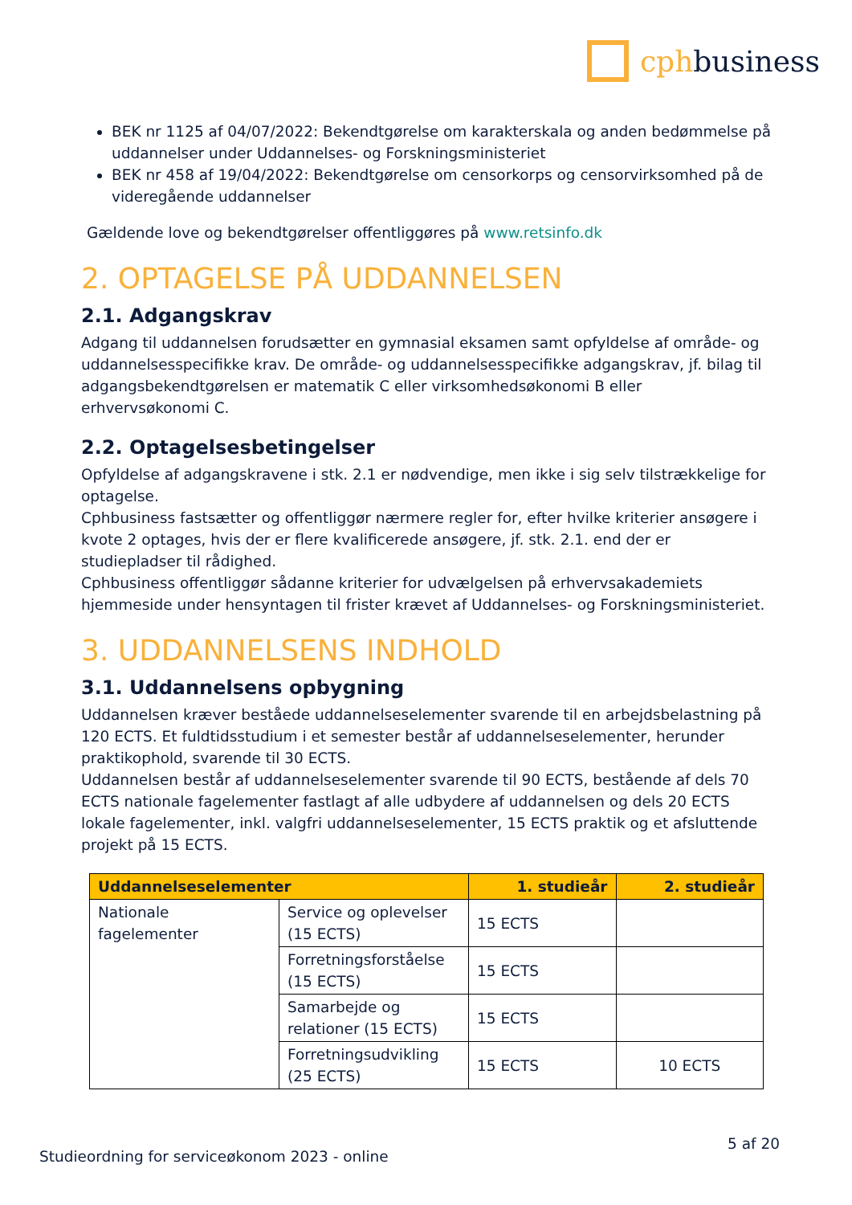cphbusiness
BEK nr 1125 af 04/07/2022: Bekendtgørelse om karakterskala og anden bedømmelse på uddannelser under Uddannelses- og Forskningsministeriet
BEK nr 458 af 19/04/2022: Bekendtgørelse om censorkorps og censorvirksomhed på de videregående uddannelser
Gældende love og bekendtgørelser offentliggøres på www.retsinfo.dk
2. OPTAGELSE PÅ UDDANNELSEN
2.1. Adgangskrav
Adgang til uddannelsen forudsætter en gymnasial eksamen samt opfyldelse af område- og uddannelsesspecifikke krav. De område- og uddannelsesspecifikke adgangskrav, jf. bilag til adgangsbekendtgørelsen er matematik C eller virksomhedsøkonomi B eller erhvervsøkonomi C.
2.2. Optagelsesbetingelser
Opfyldelse af adgangskravene i stk. 2.1 er nødvendige, men ikke i sig selv tilstrækkelige for optagelse.
Cphbusiness fastsætter og offentliggør nærmere regler for, efter hvilke kriterier ansøgere i kvote 2 optages, hvis der er flere kvalificerede ansøgere, jf. stk. 2.1. end der er studiepladser til rådighed.
Cphbusiness offentliggør sådanne kriterier for udvælgelsen på erhvervsakademiets hjemmeside under hensyntagen til frister krævet af Uddannelses- og Forskningsministeriet.
3. UDDANNELSENS INDHOLD
3.1. Uddannelsens opbygning
Uddannelsen kræver beståede uddannelseselementer svarende til en arbejdsbelastning på 120 ECTS. Et fuldtidsstudium i et semester består af uddannelseselementer, herunder praktikophold, svarende til 30 ECTS.
Uddannelsen består af uddannelseselementer svarende til 90 ECTS, bestående af dels 70 ECTS nationale fagelementer fastlagt af alle udbydere af uddannelsen og dels 20 ECTS lokale fagelementer, inkl. valgfri uddannelseselementer, 15 ECTS praktik og et afsluttende projekt på 15 ECTS.
| Uddannelseselementer | | 1. studieår | 2. studieår |
| --- | --- | --- | --- |
| Nationale fagelementer | Service og oplevelser (15 ECTS) | 15 ECTS | |
| | Forretningsforståelse (15 ECTS) | 15 ECTS | |
| | Samarbejde og relationer (15 ECTS) | 15 ECTS | |
| | Forretningsudvikling (25 ECTS) | 15 ECTS | 10 ECTS |
Studieordning for serviceøkonom 2023 - online 5 af 20